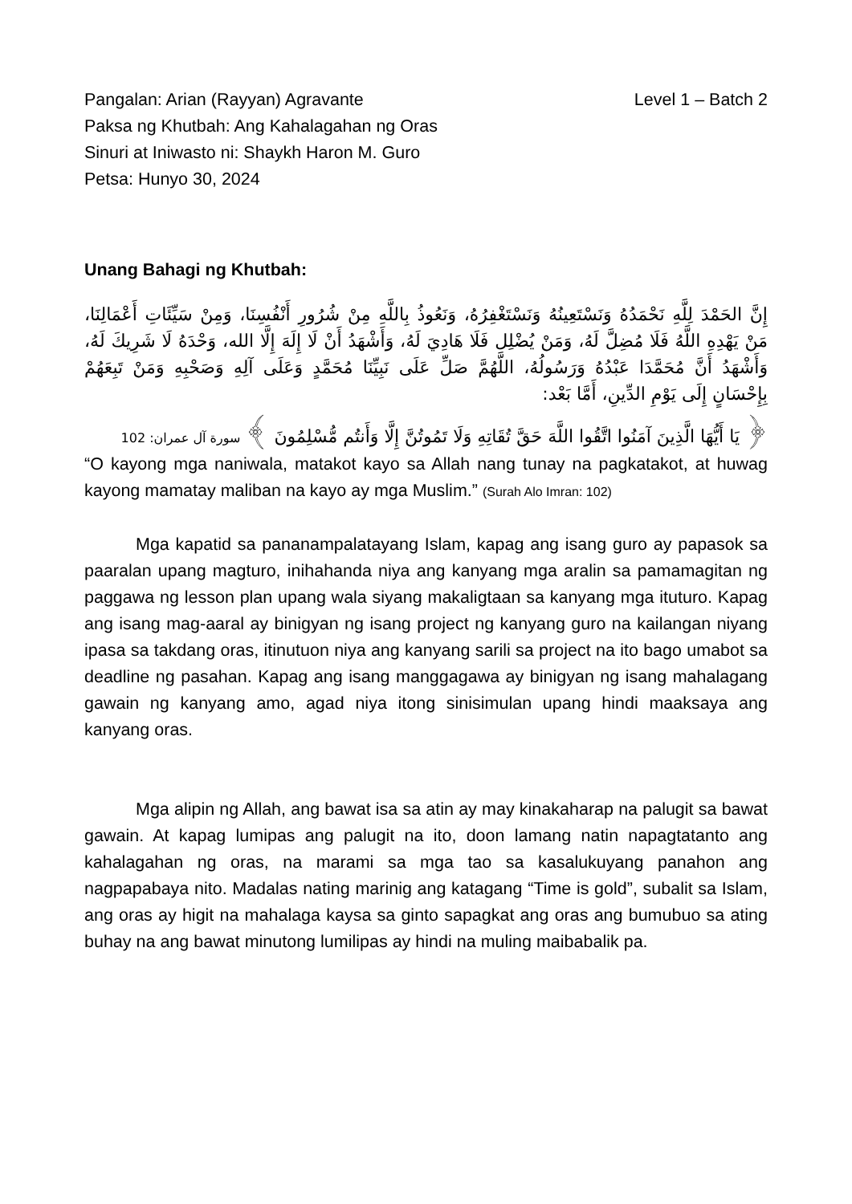Pangalan: Arian (Rayyan) Agravante Level 1 – Batch 2
Paksa ng Khutbah: Ang Kahalagahan ng Oras
Sinuri at Iniwasto ni: Shaykh Haron M. Guro
Petsa: Hunyo 30, 2024
Unang Bahagi ng Khutbah:
إِنَّ الحَمْدَ لِلَّهِ نَحْمَدُهُ وَنَسْتَعِينُهُ وَنَسْتَغْفِرُهُ، وَنَعُوذُ بِاللَّهِ مِنْ شُرُورِ أَنْفُسِنَا، وَمِنْ سَيِّئَاتِ أَعْمَالِنَا، مَنْ يَهْدِهِ اللَّهُ فَلَا مُضِلَّ لَهُ، وَمَنْ يُضْلِل فَلَا هَادِيَ لَهُ، وَأَشْهَدُ أَنْ لَا إِلَهَ إِلَّا الله، وَحْدَهُ لَا شَرِيكَ لَهُ، وَأَشْهَدُ أَنَّ مُحَمَّدَا عَبْدُهُ وَرَسُولُهُ، اللَّهُمَّ صَلِّ عَلَى نَبِيِّنَا مُحَمَّدٍ وَعَلَى آلِهِ وَصَحْبِهِ وَمَنْ تَبِعَهُمْ بِإِحْسَانٍ إِلَى يَوْمِ الدِّينِ، أَمَّا بَعْد:
﴿ يَا أَيُّهَا الَّذِينَ آمَنُوا اتَّقُوا اللَّهَ حَقَّ تُقَاتِهِ وَلَا تَمُوتُنَّ إِلَّا وَأَنتُم مُّسْلِمُونَ ﴾ سورة آل عمران: 102
“O kayong mga naniwala, matakot kayo sa Allah nang tunay na pagkatakot, at huwag kayong mamatay maliban na kayo ay mga Muslim.” (Surah Alo Imran: 102)
Mga kapatid sa pananampalatayang Islam, kapag ang isang guro ay papasok sa paaralan upang magturo, inihahanda niya ang kanyang mga aralin sa pamamagitan ng paggawa ng lesson plan upang wala siyang makaligtaan sa kanyang mga ituturo. Kapag ang isang mag-aaral ay binigyan ng isang project ng kanyang guro na kailangan niyang ipasa sa takdang oras, itinutuon niya ang kanyang sarili sa project na ito bago umabot sa deadline ng pasahan. Kapag ang isang manggagawa ay binigyan ng isang mahalagang gawain ng kanyang amo, agad niya itong sinisimulan upang hindi maaksaya ang kanyang oras.
Mga alipin ng Allah, ang bawat isa sa atin ay may kinakaharap na palugit sa bawat gawain. At kapag lumipas ang palugit na ito, doon lamang natin napagtatanto ang kahalagahan ng oras, na marami sa mga tao sa kasalukuyang panahon ang nagpapabaya nito. Madalas nating marinig ang katagang “Time is gold”, subalit sa Islam, ang oras ay higit na mahalaga kaysa sa ginto sapagkat ang oras ang bumubuo sa ating buhay na ang bawat minutong lumilipas ay hindi na muling maibabalik pa.